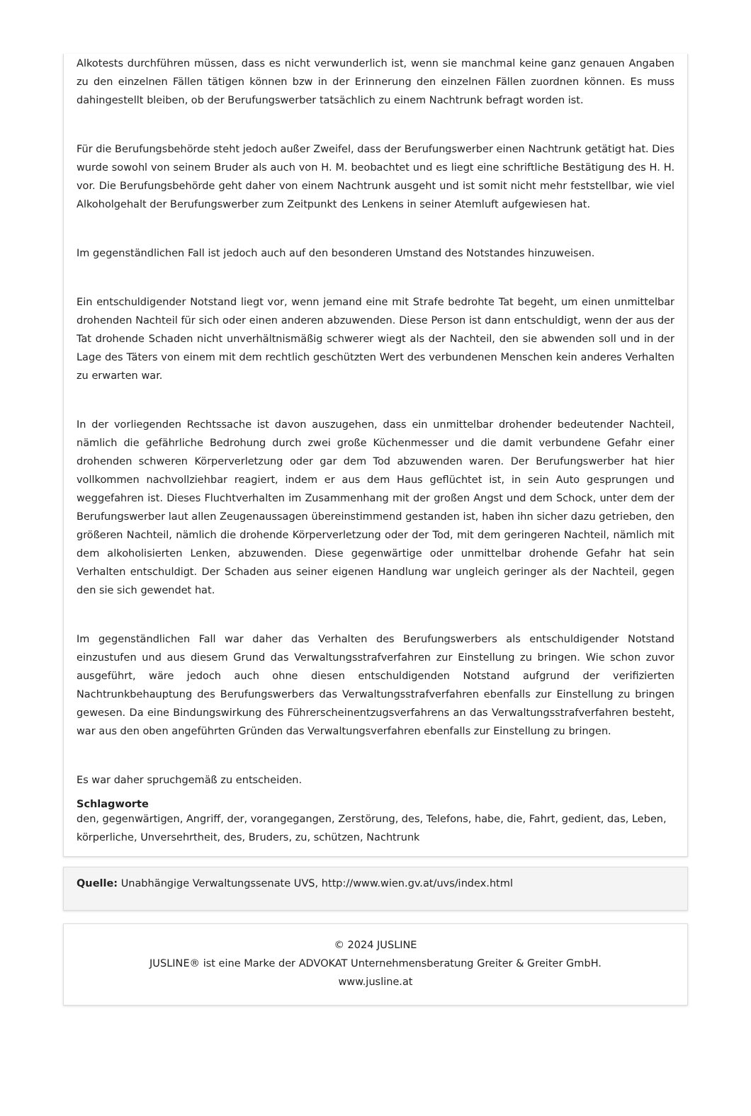Alkotests durchführen müssen, dass es nicht verwunderlich ist, wenn sie manchmal keine ganz genauen Angaben zu den einzelnen Fällen tätigen können bzw in der Erinnerung den einzelnen Fällen zuordnen können. Es muss dahingestellt bleiben, ob der Berufungswerber tatsächlich zu einem Nachtrunk befragt worden ist.
Für die Berufungsbehörde steht jedoch außer Zweifel, dass der Berufungswerber einen Nachtrunk getätigt hat. Dies wurde sowohl von seinem Bruder als auch von H. M. beobachtet und es liegt eine schriftliche Bestätigung des H. H. vor. Die Berufungsbehörde geht daher von einem Nachtrunk ausgeht und ist somit nicht mehr feststellbar, wie viel Alkoholgehalt der Berufungswerber zum Zeitpunkt des Lenkens in seiner Atemluft aufgewiesen hat.
Im gegenständlichen Fall ist jedoch auch auf den besonderen Umstand des Notstandes hinzuweisen.
Ein entschuldigender Notstand liegt vor, wenn jemand eine mit Strafe bedrohte Tat begeht, um einen unmittelbar drohenden Nachteil für sich oder einen anderen abzuwenden. Diese Person ist dann entschuldigt, wenn der aus der Tat drohende Schaden nicht unverhältnismäßig schwerer wiegt als der Nachteil, den sie abwenden soll und in der Lage des Täters von einem mit dem rechtlich geschützten Wert des verbundenen Menschen kein anderes Verhalten zu erwarten war.
In der vorliegenden Rechtssache ist davon auszugehen, dass ein unmittelbar drohender bedeutender Nachteil, nämlich die gefährliche Bedrohung durch zwei große Küchenmesser und die damit verbundene Gefahr einer drohenden schweren Körperverletzung oder gar dem Tod abzuwenden waren. Der Berufungswerber hat hier vollkommen nachvollziehbar reagiert, indem er aus dem Haus geflüchtet ist, in sein Auto gesprungen und weggefahren ist. Dieses Fluchtverhalten im Zusammenhang mit der großen Angst und dem Schock, unter dem der Berufungswerber laut allen Zeugenaussagen übereinstimmend gestanden ist, haben ihn sicher dazu getrieben, den größeren Nachteil, nämlich die drohende Körperverletzung oder der Tod, mit dem geringeren Nachteil, nämlich mit dem alkoholisierten Lenken, abzuwenden. Diese gegenwärtige oder unmittelbar drohende Gefahr hat sein Verhalten entschuldigt. Der Schaden aus seiner eigenen Handlung war ungleich geringer als der Nachteil, gegen den sie sich gewendet hat.
Im gegenständlichen Fall war daher das Verhalten des Berufungswerbers als entschuldigender Notstand einzustufen und aus diesem Grund das Verwaltungsstrafverfahren zur Einstellung zu bringen. Wie schon zuvor ausgeführt, wäre jedoch auch ohne diesen entschuldigenden Notstand aufgrund der verifizierten Nachtrunkbehauptung des Berufungswerbers das Verwaltungsstrafverfahren ebenfalls zur Einstellung zu bringen gewesen. Da eine Bindungswirkung des Führerscheinentzugsverfahrens an das Verwaltungsstrafverfahren besteht, war aus den oben angeführten Gründen das Verwaltungsverfahren ebenfalls zur Einstellung zu bringen.
Es war daher spruchgemäß zu entscheiden.
Schlagworte
den, gegenwärtigen, Angriff, der, vorangegangen, Zerstörung, des, Telefons, habe, die, Fahrt, gedient, das, Leben, körperliche, Unversehrtheit, des, Bruders, zu, schützen, Nachtrunk
Quelle: Unabhängige Verwaltungssenate UVS, http://www.wien.gv.at/uvs/index.html
© 2024 JUSLINE
JUSLINE® ist eine Marke der ADVOKAT Unternehmensberatung Greiter & Greiter GmbH.
www.jusline.at